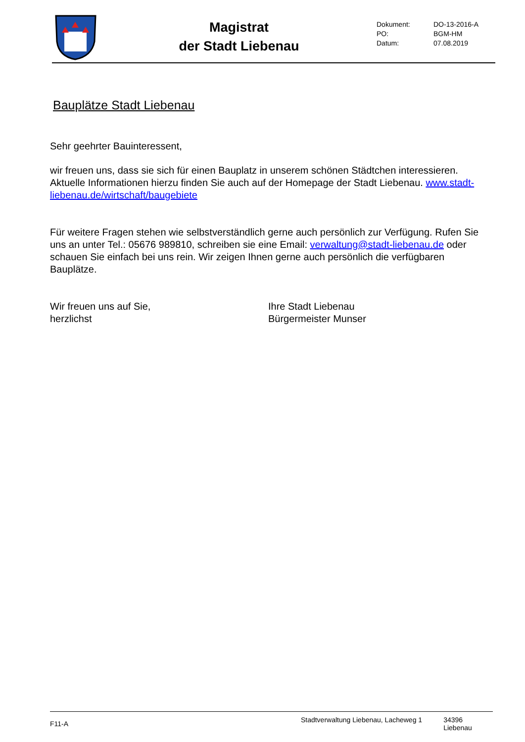Magistrat
der Stadt Liebenau
| Dokument: | DO-13-2016-A |
| PO: | BGM-HM |
| Datum: | 07.08.2019 |
Bauplätze Stadt Liebenau
Sehr geehrter Bauinteressent,
wir freuen uns, dass sie sich für einen Bauplatz in unserem schönen Städtchen interessieren. Aktuelle Informationen hierzu finden Sie auch auf der Homepage der Stadt Liebenau. www.stadt-liebenau.de/wirtschaft/baugebiete
Für weitere Fragen stehen wie selbstverständlich gerne auch persönlich zur Verfügung. Rufen Sie uns an unter Tel.: 05676 989810, schreiben sie eine Email: verwaltung@stadt-liebenau.de oder schauen Sie einfach bei uns rein. Wir zeigen Ihnen gerne auch persönlich die verfügbaren Bauplätze.
Wir freuen uns auf Sie,
herzlichst
Ihre Stadt Liebenau
Bürgermeister Munser
F11-A Stadtverwaltung Liebenau, Lacheweg 1 34396 Liebenau